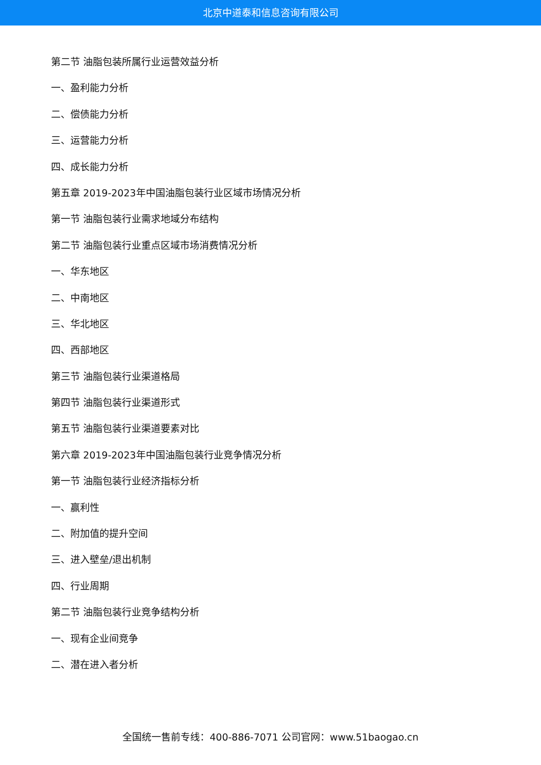北京中道泰和信息咨询有限公司
第二节 油脂包装所属行业运营效益分析
一、盈利能力分析
二、偿债能力分析
三、运营能力分析
四、成长能力分析
第五章 2019-2023年中国油脂包装行业区域市场情况分析
第一节 油脂包装行业需求地域分布结构
第二节 油脂包装行业重点区域市场消费情况分析
一、华东地区
二、中南地区
三、华北地区
四、西部地区
第三节 油脂包装行业渠道格局
第四节 油脂包装行业渠道形式
第五节 油脂包装行业渠道要素对比
第六章 2019-2023年中国油脂包装行业竞争情况分析
第一节 油脂包装行业经济指标分析
一、赢利性
二、附加值的提升空间
三、进入壁垒/退出机制
四、行业周期
第二节 油脂包装行业竞争结构分析
一、现有企业间竞争
二、潜在进入者分析
全国统一售前专线：400-886-7071 公司官网：www.51baogao.cn